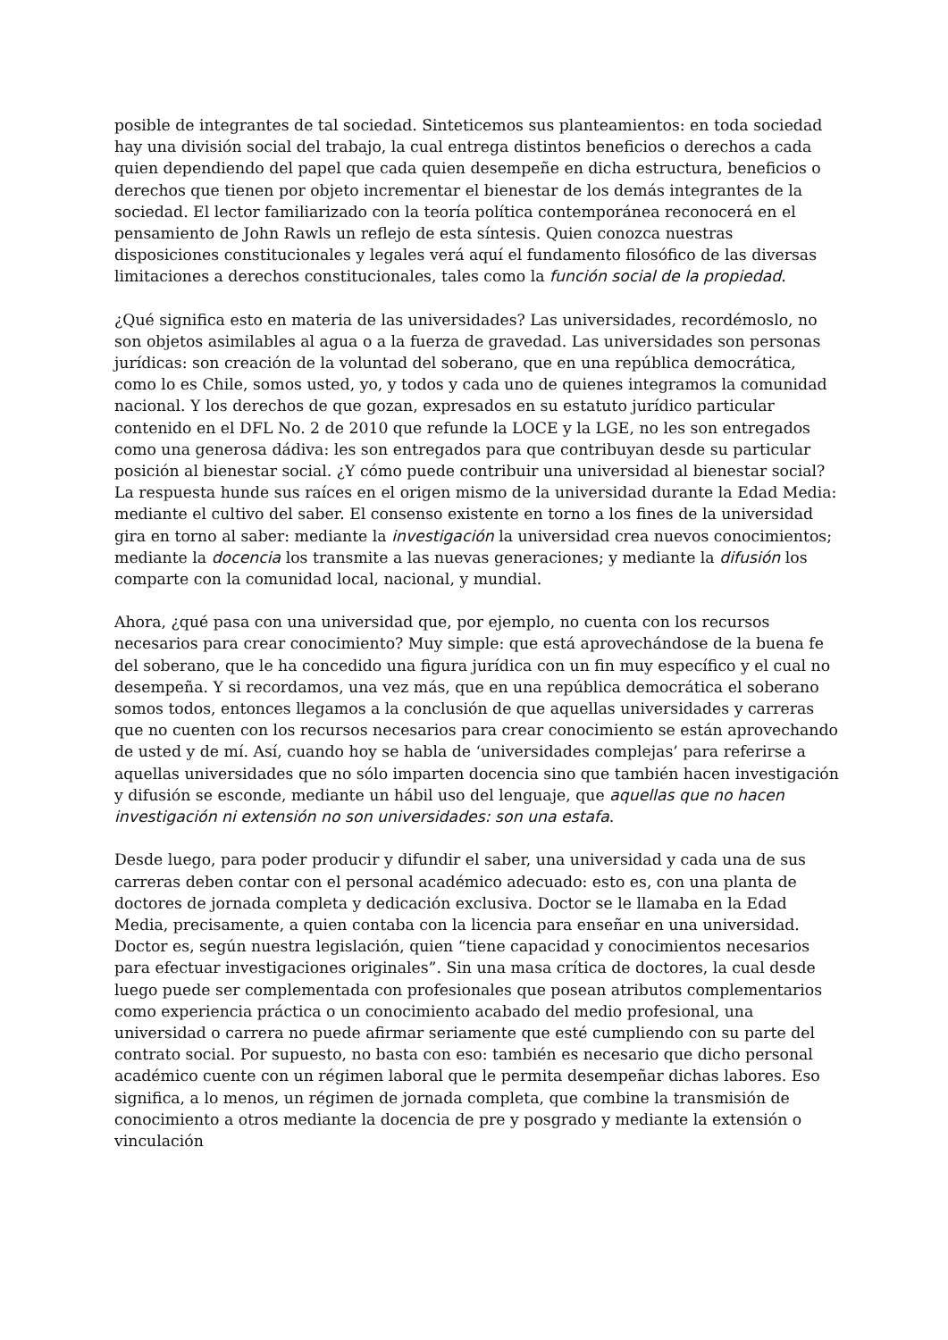posible de integrantes de tal sociedad. Sinteticemos sus planteamientos: en toda sociedad hay una división social del trabajo, la cual entrega distintos beneficios o derechos a cada quien dependiendo del papel que cada quien desempeñe en dicha estructura, beneficios o derechos que tienen por objeto incrementar el bienestar de los demás integrantes de la sociedad. El lector familiarizado con la teoría política contemporánea reconocerá en el pensamiento de John Rawls un reflejo de esta síntesis. Quien conozca nuestras disposiciones constitucionales y legales verá aquí el fundamento filosófico de las diversas limitaciones a derechos constitucionales, tales como la función social de la propiedad.
¿Qué significa esto en materia de las universidades? Las universidades, recordémoslo, no son objetos asimilables al agua o a la fuerza de gravedad. Las universidades son personas jurídicas: son creación de la voluntad del soberano, que en una república democrática, como lo es Chile, somos usted, yo, y todos y cada uno de quienes integramos la comunidad nacional. Y los derechos de que gozan, expresados en su estatuto jurídico particular contenido en el DFL No. 2 de 2010 que refunde la LOCE y la LGE, no les son entregados como una generosa dádiva: les son entregados para que contribuyan desde su particular posición al bienestar social. ¿Y cómo puede contribuir una universidad al bienestar social? La respuesta hunde sus raíces en el origen mismo de la universidad durante la Edad Media: mediante el cultivo del saber. El consenso existente en torno a los fines de la universidad gira en torno al saber: mediante la investigación la universidad crea nuevos conocimientos; mediante la docencia los transmite a las nuevas generaciones; y mediante la difusión los comparte con la comunidad local, nacional, y mundial.
Ahora, ¿qué pasa con una universidad que, por ejemplo, no cuenta con los recursos necesarios para crear conocimiento? Muy simple: que está aprovechándose de la buena fe del soberano, que le ha concedido una figura jurídica con un fin muy específico y el cual no desempeña. Y si recordamos, una vez más, que en una república democrática el soberano somos todos, entonces llegamos a la conclusión de que aquellas universidades y carreras que no cuenten con los recursos necesarios para crear conocimiento se están aprovechando de usted y de mí. Así, cuando hoy se habla de ‘universidades complejas’ para referirse a aquellas universidades que no sólo imparten docencia sino que también hacen investigación y difusión se esconde, mediante un hábil uso del lenguaje, que aquellas que no hacen investigación ni extensión no son universidades: son una estafa.
Desde luego, para poder producir y difundir el saber, una universidad y cada una de sus carreras deben contar con el personal académico adecuado: esto es, con una planta de doctores de jornada completa y dedicación exclusiva. Doctor se le llamaba en la Edad Media, precisamente, a quien contaba con la licencia para enseñar en una universidad. Doctor es, según nuestra legislación, quien “tiene capacidad y conocimientos necesarios para efectuar investigaciones originales”. Sin una masa crítica de doctores, la cual desde luego puede ser complementada con profesionales que posean atributos complementarios como experiencia práctica o un conocimiento acabado del medio profesional, una universidad o carrera no puede afirmar seriamente que esté cumpliendo con su parte del contrato social. Por supuesto, no basta con eso: también es necesario que dicho personal académico cuente con un régimen laboral que le permita desempeñar dichas labores. Eso significa, a lo menos, un régimen de jornada completa, que combine la transmisión de conocimiento a otros mediante la docencia de pre y posgrado y mediante la extensión o vinculación